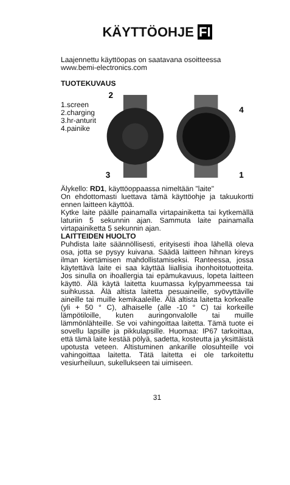KÄYTTÖOHJE FI
Laajennettu käyttöopas on saatavana osoitteessa www.bemi-electronics.com
TUOTEKUVAUS
1.screen
2.charging
3.hr-anturit
4.painike
2
3
4
1
Älykello: RD1, käyttöoppaassa nimeltään "laite"
On ehdottomasti luettava tämä käyttöohje ja takuukortti ennen laitteen käyttöä.
Kytke laite päälle painamalla virtapainiketta tai kytkemällä laturiin 5 sekunnin ajan. Sammuta laite painamalla virtapainiketta 5 sekunnin ajan.
LAITTEIDEN HUOLTO
Puhdista laite säännöllisesti, erityisesti ihoa lähellä oleva osa, jotta se pysyy kuivana. Säädä laitteen hihnan kireys ilman kiertämisen mahdollistamiseksi. Ranteessa, jossa käytettävä laite ei saa käyttää liiallisia ihonhoitotuotteita. Jos sinulla on ihoallergia tai epämukavuus, lopeta laitteen käyttö. Älä käytä laitetta kuumassa kylpyammeessa tai suihkussa. Älä altista laitetta pesuaineille, syövyttäville aineille tai muille kemikaaleille. Älä altista laitetta korkealle (yli + 50 ° C), alhaiselle (alle -10 ° C) tai korkeille lämpötiloille, kuten auringonvalolle tai muille lämmönlähteille. Se voi vahingoittaa laitetta. Tämä tuote ei sovellu lapsille ja pikkulapsille. Huomaa: IP67 tarkoittaa, että tämä laite kestää pölyä, sadetta, kosteutta ja yksittäistä upotusta veteen. Altistuminen ankarille olosuhteille voi vahingoittaa laitetta. Tätä laitetta ei ole tarkoitettu vesiurheiluun, sukellukseen tai uimiseen.
31